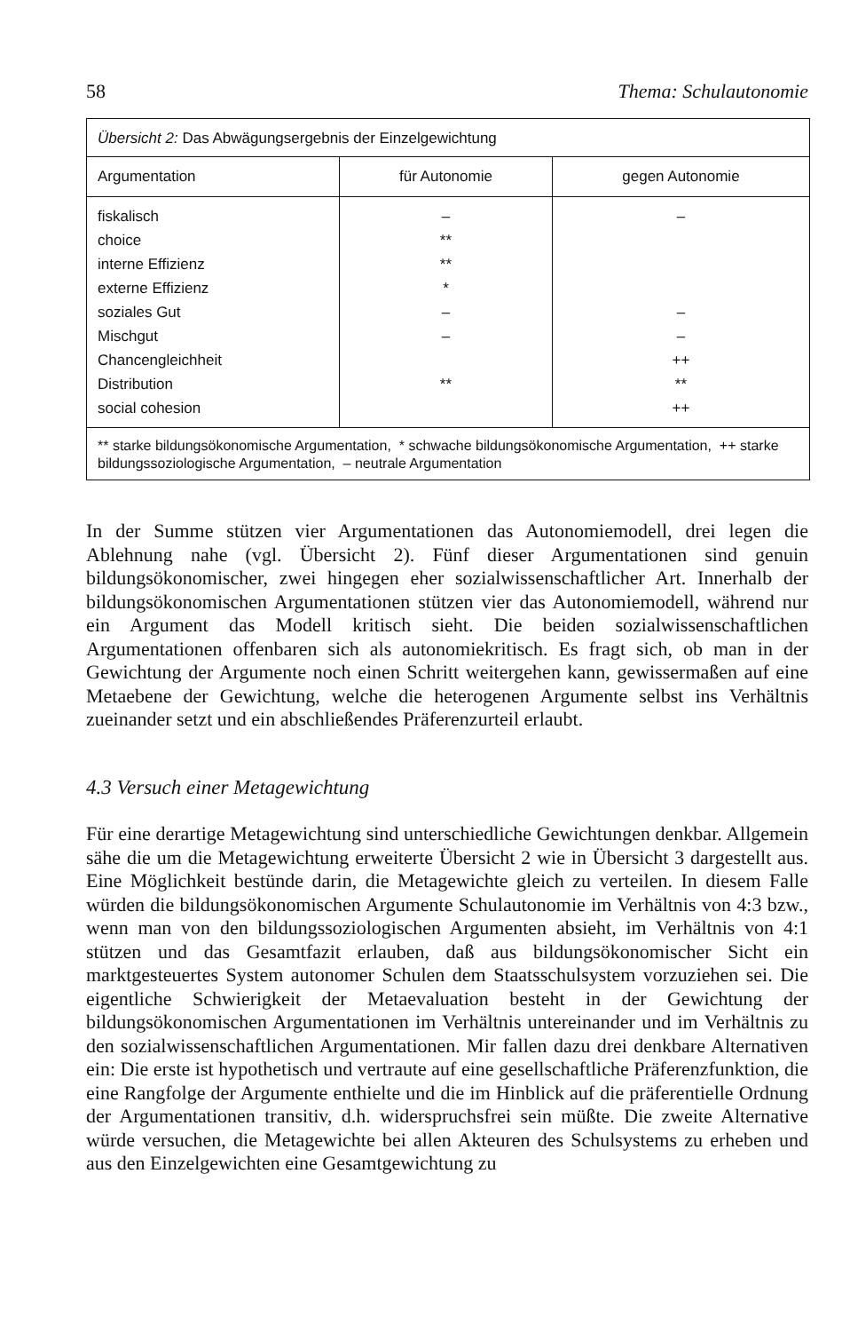58 Thema: Schulautonomie
Übersicht 2: Das Abwägungsergebnis der Einzelgewichtung
| Argumentation | für Autonomie | gegen Autonomie |
| --- | --- | --- |
| fiskalisch | – | – |
| choice | ** | |
| interne Effizienz | ** | |
| externe Effizienz | * | |
| soziales Gut | – | – |
| Mischgut | – | – |
| Chancengleichheit | | ++ |
| Distribution | ** | ** |
| social cohesion | | ++ |
** starke bildungsökonomische Argumentation, * schwache bildungsökonomische Argumentation, ++ starke bildungssoziologische Argumentation, – neutrale Argumentation
In der Summe stützen vier Argumentationen das Autonomiemodell, drei legen die Ablehnung nahe (vgl. Übersicht 2). Fünf dieser Argumentationen sind genuin bildungsökonomischer, zwei hingegen eher sozialwissenschaftlicher Art. Innerhalb der bildungsökonomischen Argumentationen stützen vier das Autonomiemodell, während nur ein Argument das Modell kritisch sieht. Die beiden sozialwissenschaftlichen Argumentationen offenbaren sich als autonomiekritisch. Es fragt sich, ob man in der Gewichtung der Argumente noch einen Schritt weitergehen kann, gewissermaßen auf eine Metaebene der Gewichtung, welche die heterogenen Argumente selbst ins Verhältnis zueinander setzt und ein abschließendes Präferenzurteil erlaubt.
4.3 Versuch einer Metagewichtung
Für eine derartige Metagewichtung sind unterschiedliche Gewichtungen denkbar. Allgemein sähe die um die Metagewichtung erweiterte Übersicht 2 wie in Übersicht 3 dargestellt aus. Eine Möglichkeit bestünde darin, die Metagewichte gleich zu verteilen. In diesem Falle würden die bildungsökonomischen Argumente Schulautonomie im Verhältnis von 4:3 bzw., wenn man von den bildungssoziologischen Argumenten absieht, im Verhältnis von 4:1 stützen und das Gesamtfazit erlauben, daß aus bildungsökonomischer Sicht ein marktgesteuertes System autonomer Schulen dem Staatsschulsystem vorzuziehen sei. Die eigentliche Schwierigkeit der Metaevaluation besteht in der Gewichtung der bildungsökonomischen Argumentationen im Verhältnis untereinander und im Verhältnis zu den sozialwissenschaftlichen Argumentationen. Mir fallen dazu drei denkbare Alternativen ein: Die erste ist hypothetisch und vertraute auf eine gesellschaftliche Präferenzfunktion, die eine Rangfolge der Argumente enthielte und die im Hinblick auf die präferentielle Ordnung der Argumentationen transitiv, d.h. widerspruchsfrei sein müßte. Die zweite Alternative würde versuchen, die Metagewichte bei allen Akteuren des Schulsystems zu erheben und aus den Einzelgewichten eine Gesamtgewichtung zu